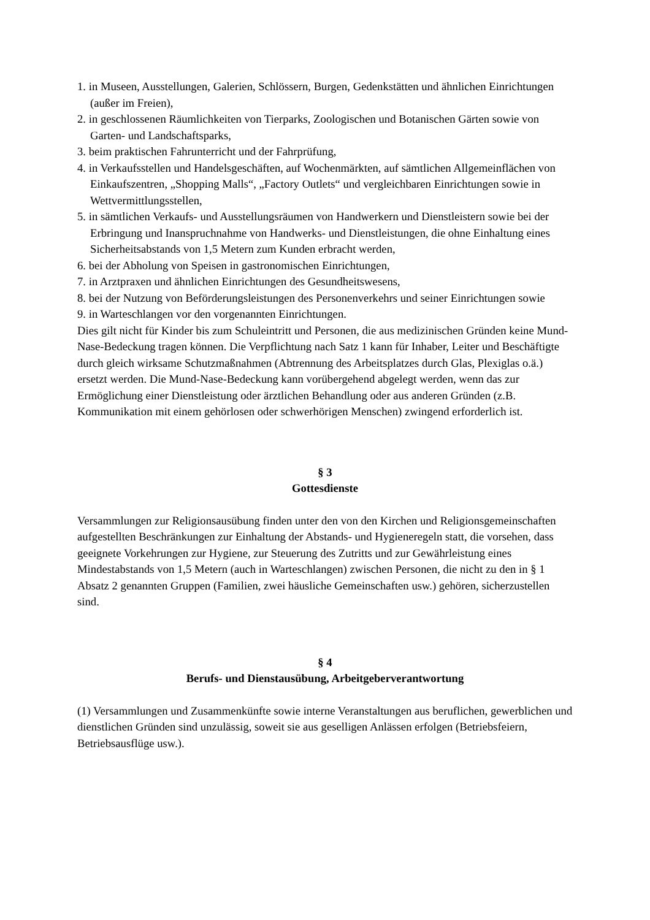1. in Museen, Ausstellungen, Galerien, Schlössern, Burgen, Gedenkstätten und ähnlichen Einrichtungen (außer im Freien),
2. in geschlossenen Räumlichkeiten von Tierparks, Zoologischen und Botanischen Gärten sowie von Garten- und Landschaftsparks,
3. beim praktischen Fahrunterricht und der Fahrprüfung,
4. in Verkaufsstellen und Handelsgeschäften, auf Wochenmärkten, auf sämtlichen Allgemeinflächen von Einkaufszentren, „Shopping Malls“, „Factory Outlets“ und vergleichbaren Einrichtungen sowie in Wettvermittlungsstellen,
5. in sämtlichen Verkaufs- und Ausstellungsräumen von Handwerkern und Dienstleistern sowie bei der Erbringung und Inanspruchnahme von Handwerks- und Dienstleistungen, die ohne Einhaltung eines Sicherheitsabstands von 1,5 Metern zum Kunden erbracht werden,
6. bei der Abholung von Speisen in gastronomischen Einrichtungen,
7. in Arztpraxen und ähnlichen Einrichtungen des Gesundheitswesens,
8. bei der Nutzung von Beförderungsleistungen des Personenverkehrs und seiner Einrichtungen sowie
9. in Warteschlangen vor den vorgenannten Einrichtungen.
Dies gilt nicht für Kinder bis zum Schuleintritt und Personen, die aus medizinischen Gründen keine Mund-Nase-Bedeckung tragen können. Die Verpflichtung nach Satz 1 kann für Inhaber, Leiter und Beschäftigte durch gleich wirksame Schutzmaßnahmen (Abtrennung des Arbeitsplatzes durch Glas, Plexiglas o.ä.) ersetzt werden. Die Mund-Nase-Bedeckung kann vorübergehend abgelegt werden, wenn das zur Ermöglichung einer Dienstleistung oder ärztlichen Behandlung oder aus anderen Gründen (z.B. Kommunikation mit einem gehörlosen oder schwerhörigen Menschen) zwingend erforderlich ist.
§ 3
Gottesdienste
Versammlungen zur Religionsausübung finden unter den von den Kirchen und Religionsgemeinschaften aufgestellten Beschränkungen zur Einhaltung der Abstands- und Hygieneregeln statt, die vorsehen, dass geeignete Vorkehrungen zur Hygiene, zur Steuerung des Zutritts und zur Gewährleistung eines Mindestabstands von 1,5 Metern (auch in Warteschlangen) zwischen Personen, die nicht zu den in § 1 Absatz 2 genannten Gruppen (Familien, zwei häusliche Gemeinschaften usw.) gehören, sicherzustellen sind.
§ 4
Berufs- und Dienstausübung, Arbeitgeberverantwortung
(1) Versammlungen und Zusammenkünfte sowie interne Veranstaltungen aus beruflichen, gewerblichen und dienstlichen Gründen sind unzulässig, soweit sie aus geselligen Anlässen erfolgen (Betriebsfeiern, Betriebsausflüge usw.).